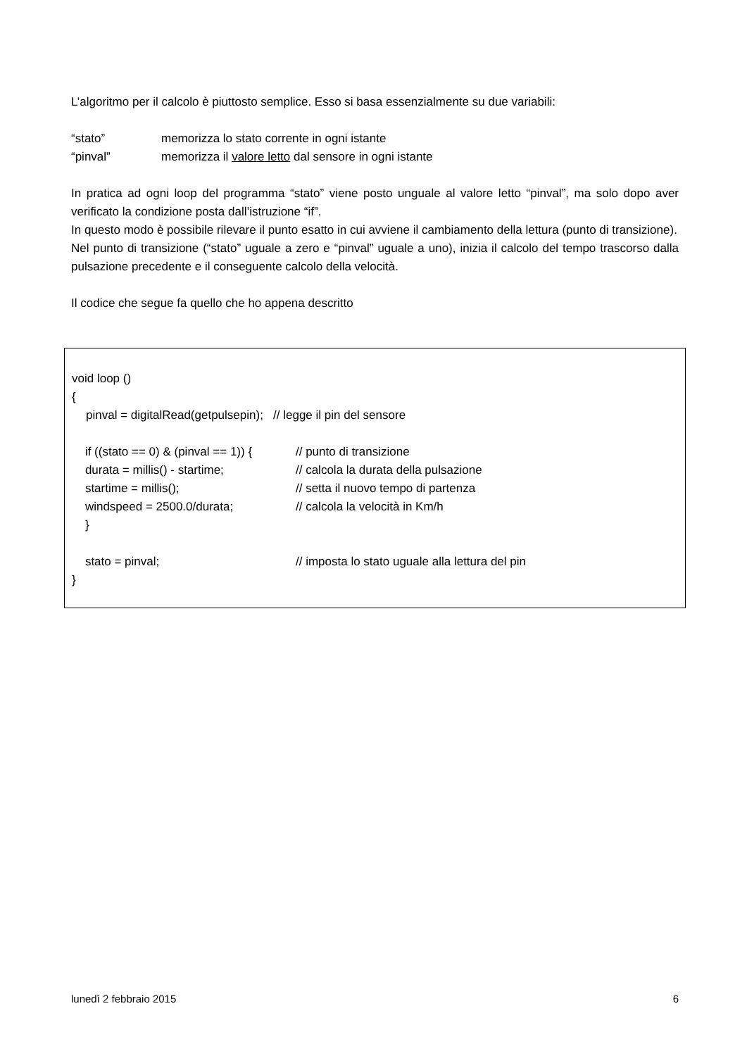L’algoritmo per il calcolo è piuttosto semplice. Esso si basa essenzialmente su due variabili:
“stato” memorizza lo stato corrente in ogni istante
“pinval” memorizza il valore letto dal sensore in ogni istante
In pratica ad ogni loop del programma “stato” viene posto unguale al valore letto “pinval”, ma solo dopo aver verificato la condizione posta dall’istruzione “if”.
In questo modo è possibile rilevare il punto esatto in cui avviene il cambiamento della lettura (punto di transizione).
Nel punto di transizione (“stato” uguale a zero e “pinval” uguale a uno), inizia il calcolo del tempo trascorso dalla pulsazione precedente e il conseguente calcolo della velocità.
Il codice che segue fa quello che ho appena descritto
void loop ()
{
pinval = digitalRead(getpulsepin); // legge il pin del sensore
if ((stato == 0) & (pinval == 1)) { // punto di transizione
durata = millis() - startime; // calcola la durata della pulsazione
startime = millis(); // setta il nuovo tempo di partenza
windspeed = 2500.0/durata; // calcola la velocità in Km/h
}
stato = pinval; // imposta lo stato uguale alla lettura del pin
}
lunedì 2 febbraio 2015 6